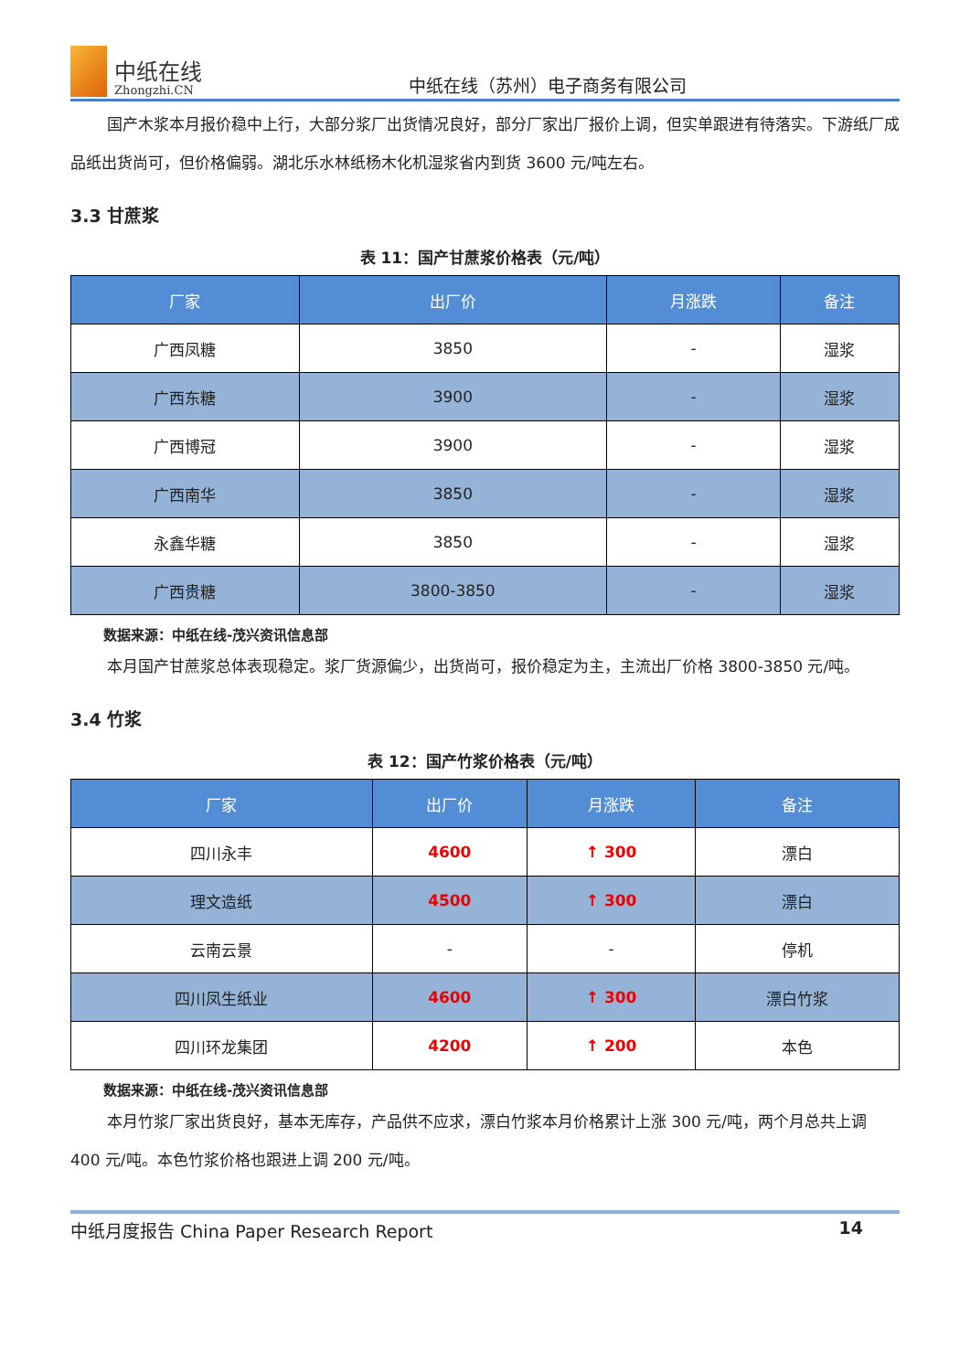中纸在线
Zhongzhi.CN
中纸在线（苏州）电子商务有限公司
国产木浆本月报价稳中上行，大部分浆厂出货情况良好，部分厂家出厂报价上调，但实单跟进有待落实。下游纸厂成品纸出货尚可，但价格偏弱。湖北乐水林纸杨木化机湿浆省内到货 3600 元/吨左右。
3.3 甘蔗浆
表 11：国产甘蔗浆价格表（元/吨）
| 厂家 | 出厂价 | 月涨跌 | 备注 |
| --- | --- | --- | --- |
| 广西凤糖 | 3850 | - | 湿浆 |
| 广西东糖 | 3900 | - | 湿浆 |
| 广西博冠 | 3900 | - | 湿浆 |
| 广西南华 | 3850 | - | 湿浆 |
| 永鑫华糖 | 3850 | - | 湿浆 |
| 广西贵糖 | 3800-3850 | - | 湿浆 |
数据来源：中纸在线-茂兴资讯信息部
本月国产甘蔗浆总体表现稳定。浆厂货源偏少，出货尚可，报价稳定为主，主流出厂价格 3800-3850 元/吨。
3.4 竹浆
表 12：国产竹浆价格表（元/吨）
| 厂家 | 出厂价 | 月涨跌 | 备注 |
| --- | --- | --- | --- |
| 四川永丰 | 4600 | ↑ 300 | 漂白 |
| 理文造纸 | 4500 | ↑ 300 | 漂白 |
| 云南云景 | - | - | 停机 |
| 四川凤生纸业 | 4600 | ↑ 300 | 漂白竹浆 |
| 四川环龙集团 | 4200 | ↑ 200 | 本色 |
数据来源：中纸在线-茂兴资讯信息部
本月竹浆厂家出货良好，基本无库存，产品供不应求，漂白竹浆本月价格累计上涨 300 元/吨，两个月总共上调 400 元/吨。本色竹浆价格也跟进上调 200 元/吨。
中纸月度报告 China Paper Research Report 14